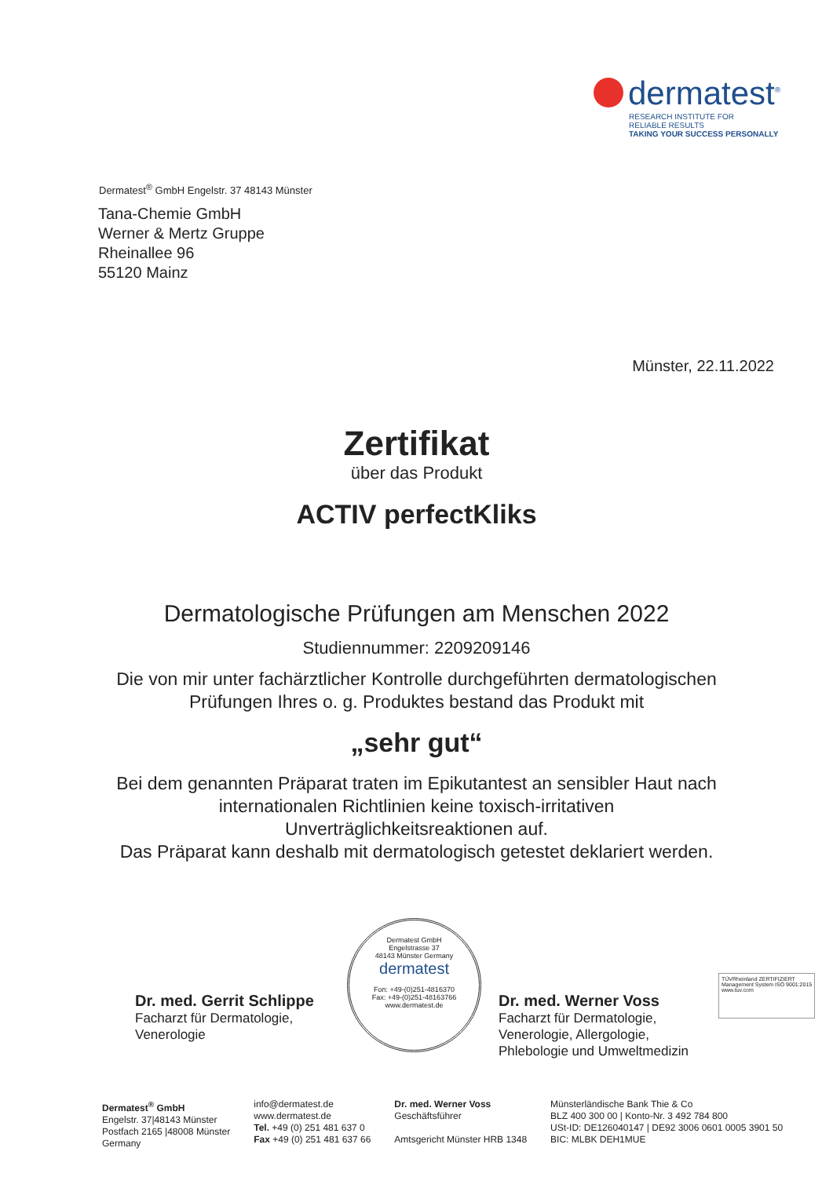dermatest<sup>®</sup>
RESEARCH INSTITUTE FOR
RELIABLE RESULTS
TAKING YOUR SUCCESS PERSONALLY
Dermatest<sup>®</sup> GmbH Engelstr. 37 48143 Münster
Tana-Chemie GmbH
Werner & Mertz Gruppe
Rheinallee 96
55120 Mainz
Münster, 22.11.2022
Zertifikat
über das Produkt
ACTIV perfectKliks
Dermatologische Prüfungen am Menschen 2022
Studiennummer: 2209209146
Die von mir unter fachärztlicher Kontrolle durchgeführten dermatologischen
Prüfungen Ihres o. g. Produktes bestand das Produkt mit
„sehr gut“
Bei dem genannten Präparat traten im Epikutantest an sensibler Haut nach
internationalen Richtlinien keine toxisch-irritativen
Unverträglichkeitsreaktionen auf.
Das Präparat kann deshalb mit dermatologisch getestet deklariert werden.
Dr. med. Gerrit Schlippe
Facharzt für Dermatologie,
Venerologie
Dermatest GmbH
Engelstrasse 37
48143 Münster Germany
dermatest
Fon: +49-(0)251-4816370
Fax: +49-(0)251-48163766
www.dermatest.de
Dr. med. Werner Voss
Facharzt für Dermatologie,
Venerologie, Allergologie,
Phlebologie und Umweltmedizin
TÜVRheinland ZERTIFIZIERT
Management System ISO 9001:2015
www.tuv.com
Dermatest<sup>®</sup> GmbH
Engelstr. 37|48143 Münster
Postfach 2165 |48008 Münster
Germany
info@dermatest.de
www.dermatest.de
Tel. +49 (0) 251 481 637 0
Fax +49 (0) 251 481 637 66
Dr. med. Werner Voss
Geschäftsführer
Amtsgericht Münster HRB 1348
Münsterländische Bank Thie & Co
BLZ 400 300 00 | Konto-Nr. 3 492 784 800
USt-ID: DE126040147 | DE92 3006 0601 0005 3901 50
BIC: MLBK DEH1MUE